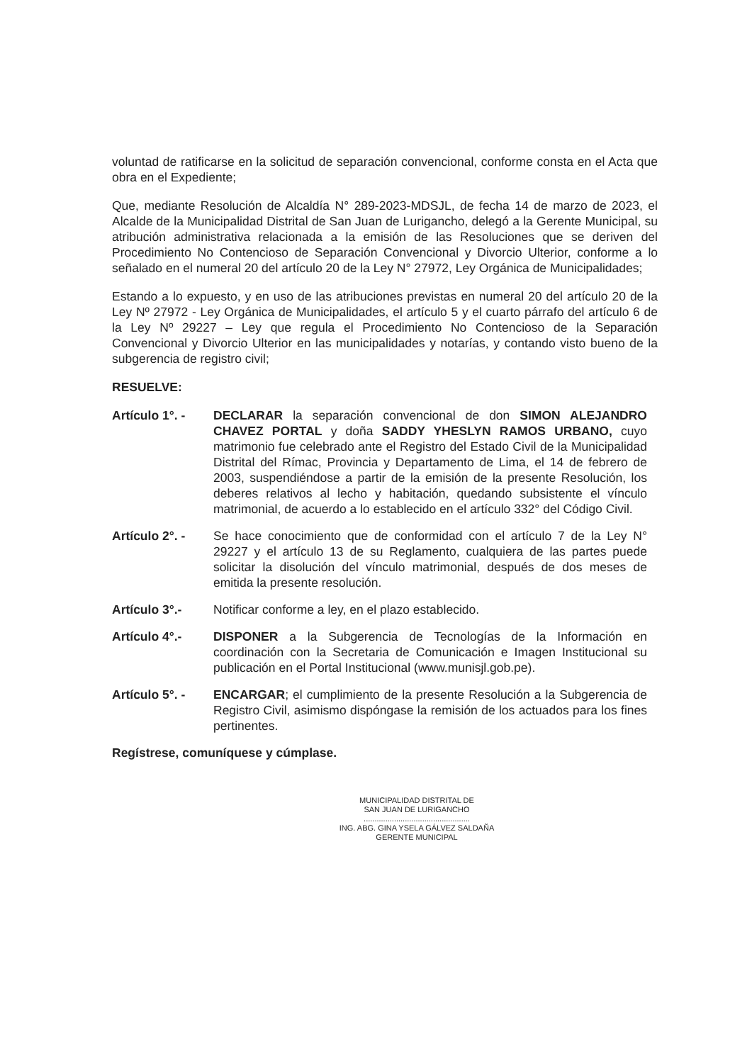voluntad de ratificarse en la solicitud de separación convencional, conforme consta en el Acta que obra en el Expediente;
Que, mediante Resolución de Alcaldía N° 289-2023-MDSJL, de fecha 14 de marzo de 2023, el Alcalde de la Municipalidad Distrital de San Juan de Lurigancho, delegó a la Gerente Municipal, su atribución administrativa relacionada a la emisión de las Resoluciones que se deriven del Procedimiento No Contencioso de Separación Convencional y Divorcio Ulterior, conforme a lo señalado en el numeral 20 del artículo 20 de la Ley N° 27972, Ley Orgánica de Municipalidades;
Estando a lo expuesto, y en uso de las atribuciones previstas en numeral 20 del artículo 20 de la Ley Nº 27972 - Ley Orgánica de Municipalidades, el artículo 5 y el cuarto párrafo del artículo 6 de la Ley Nº 29227 – Ley que regula el Procedimiento No Contencioso de la Separación Convencional y Divorcio Ulterior en las municipalidades y notarías, y contando visto bueno de la subgerencia de registro civil;
RESUELVE:
Artículo 1°. -
DECLARAR la separación convencional de don SIMON ALEJANDRO CHAVEZ PORTAL y doña SADDY YHESLYN RAMOS URBANO, cuyo matrimonio fue celebrado ante el Registro del Estado Civil de la Municipalidad Distrital del Rímac, Provincia y Departamento de Lima, el 14 de febrero de 2003, suspendiéndose a partir de la emisión de la presente Resolución, los deberes relativos al lecho y habitación, quedando subsistente el vínculo matrimonial, de acuerdo a lo establecido en el artículo 332° del Código Civil.
Artículo 2°. -
Se hace conocimiento que de conformidad con el artículo 7 de la Ley N° 29227 y el artículo 13 de su Reglamento, cualquiera de las partes puede solicitar la disolución del vínculo matrimonial, después de dos meses de emitida la presente resolución.
Artículo 3°.- Notificar conforme a ley, en el plazo establecido.
Artículo 4°.- DISPONER a la Subgerencia de Tecnologías de la Información en coordinación con la Secretaria de Comunicación e Imagen Institucional su publicación en el Portal Institucional (www.munisjl.gob.pe).
Artículo 5°. -
ENCARGAR; el cumplimiento de la presente Resolución a la Subgerencia de Registro Civil, asimismo dispóngase la remisión de los actuados para los fines pertinentes.
Regístrese, comuníquese y cúmplase.
MUNICIPALIDAD DISTRITAL DE
SAN JUAN DE LURIGANCHO
.................................................
ING. ABG. GINA YSELA GÁLVEZ SALDAÑA
GERENTE MUNICIPAL